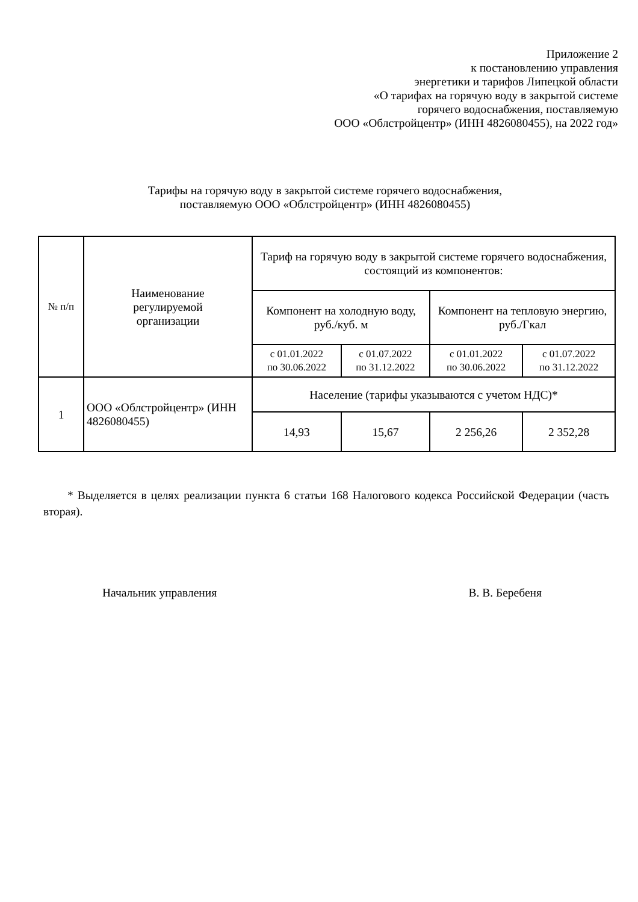Приложение 2
к постановлению управления
энергетики и тарифов Липецкой области
«О тарифах на горячую воду в закрытой системе
горячего водоснабжения, поставляемую
ООО «Облстройцентр» (ИНН 4826080455), на 2022 год»
Тарифы на горячую воду в закрытой системе горячего водоснабжения,
поставляемую ООО «Облстройцентр» (ИНН 4826080455)
| № п/п | Наименование регулируемой организации | Тариф на горячую воду в закрытой системе горячего водоснабжения, состоящий из компонентов: | | | |
| --- | --- | --- | --- | --- | --- |
| | | Компонент на холодную воду, руб./куб. м | | Компонент на тепловую энергию, руб./Гкал | |
| | | с 01.01.2022 по 30.06.2022 | с 01.07.2022 по 31.12.2022 | с 01.01.2022 по 30.06.2022 | с 01.07.2022 по 31.12.2022 |
| 1 | ООО «Облстройцентр» (ИНН 4826080455) | Население (тарифы указываются с учетом НДС)* | | | |
| | | 14,93 | 15,67 | 2 256,26 | 2 352,28 |
* Выделяется в целях реализации пункта 6 статьи 168 Налогового кодекса Российской Федерации (часть вторая).
Начальник управления В. В. Беребеня